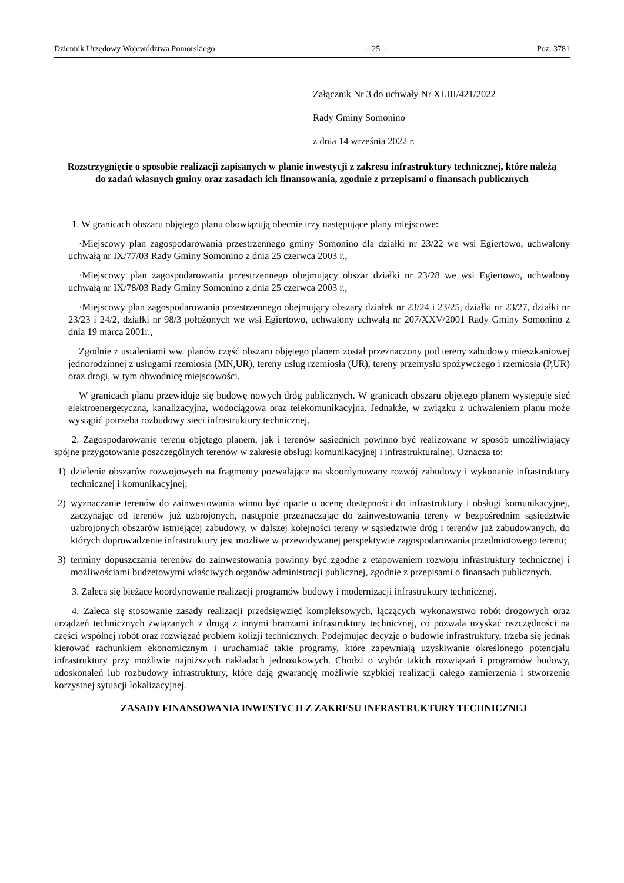Dziennik Urzędowy Województwa Pomorskiego – 25 – Poz. 3781
Załącznik Nr 3 do uchwały Nr XLIII/421/2022
Rady Gminy Somonino
z dnia 14 września 2022 r.
Rozstrzygnięcie o sposobie realizacji zapisanych w planie inwestycji z zakresu infrastruktury technicznej, które należą do zadań własnych gminy oraz zasadach ich finansowania, zgodnie z przepisami o finansach publicznych
1. W granicach obszaru objętego planu obowiązują obecnie trzy następujące plany miejscowe:
·Miejscowy plan zagospodarowania przestrzennego gminy Somonino dla działki nr 23/22 we wsi Egiertowo, uchwalony uchwałą nr IX/77/03 Rady Gminy Somonino z dnia 25 czerwca 2003 r.,
·Miejscowy plan zagospodarowania przestrzennego obejmujący obszar działki nr 23/28 we wsi Egiertowo, uchwalony uchwałą nr IX/78/03 Rady Gminy Somonino z dnia 25 czerwca 2003 r.,
·Miejscowy plan zagospodarowania przestrzennego obejmujący obszary działek nr 23/24 i 23/25, działki nr 23/27, działki nr 23/23 i 24/2, działki nr 98/3 położonych we wsi Egiertowo, uchwalony uchwałą nr 207/XXV/2001 Rady Gminy Somonino z dnia 19 marca 2001r.,
Zgodnie z ustaleniami ww. planów część obszaru objętego planem został przeznaczony pod tereny zabudowy mieszkaniowej jednorodzinnej z usługami rzemiosła (MN,UR), tereny usług rzemiosła (UR), tereny przemysłu spożywczego i rzemiosła (P,UR) oraz drogi, w tym obwodnicę miejscowości.
W granicach planu przewiduje się budowę nowych dróg publicznych. W granicach obszaru objętego planem występuje sieć elektroenergetyczna, kanalizacyjna, wodociągowa oraz telekomunikacyjna. Jednakże, w związku z uchwaleniem planu może wystąpić potrzeba rozbudowy sieci infrastruktury technicznej.
2. Zagospodarowanie terenu objętego planem, jak i terenów sąsiednich powinno być realizowane w sposób umożliwiający spójne przygotowanie poszczególnych terenów w zakresie obsługi komunikacyjnej i infrastrukturalnej. Oznacza to:
1) dzielenie obszarów rozwojowych na fragmenty pozwalające na skoordynowany rozwój zabudowy i wykonanie infrastruktury technicznej i komunikacyjnej;
2) wyznaczanie terenów do zainwestowania winno być oparte o ocenę dostępności do infrastruktury i obsługi komunikacyjnej, zaczynając od terenów już uzbrojonych, następnie przeznaczając do zainwestowania tereny w bezpośrednim sąsiedztwie uzbrojonych obszarów istniejącej zabudowy, w dalszej kolejności tereny w sąsiedztwie dróg i terenów już zabudowanych, do których doprowadzenie infrastruktury jest możliwe w przewidywanej perspektywie zagospodarowania przedmiotowego terenu;
3) terminy dopuszczania terenów do zainwestowania powinny być zgodne z etapowaniem rozwoju infrastruktury technicznej i możliwościami budżetowymi właściwych organów administracji publicznej, zgodnie z przepisami o finansach publicznych.
3. Zaleca się bieżące koordynowanie realizacji programów budowy i modernizacji infrastruktury technicznej.
4. Zaleca się stosowanie zasady realizacji przedsięwzięć kompleksowych, łączących wykonawstwo robót drogowych oraz urządzeń technicznych związanych z drogą z innymi branżami infrastruktury technicznej, co pozwala uzyskać oszczędności na części wspólnej robót oraz rozwiązać problem kolizji technicznych. Podejmując decyzje o budowie infrastruktury, trzeba się jednak kierować rachunkiem ekonomicznym i uruchamiać takie programy, które zapewniają uzyskiwanie określonego potencjału infrastruktury przy możliwie najniższych nakładach jednostkowych. Chodzi o wybór takich rozwiązań i programów budowy, udoskonaleń lub rozbudowy infrastruktury, które dają gwarancję możliwie szybkiej realizacji całego zamierzenia i stworzenie korzystnej sytuacji lokalizacyjnej.
ZASADY FINANSOWANIA INWESTYCJI Z ZAKRESU INFRASTRUKTURY TECHNICZNEJ